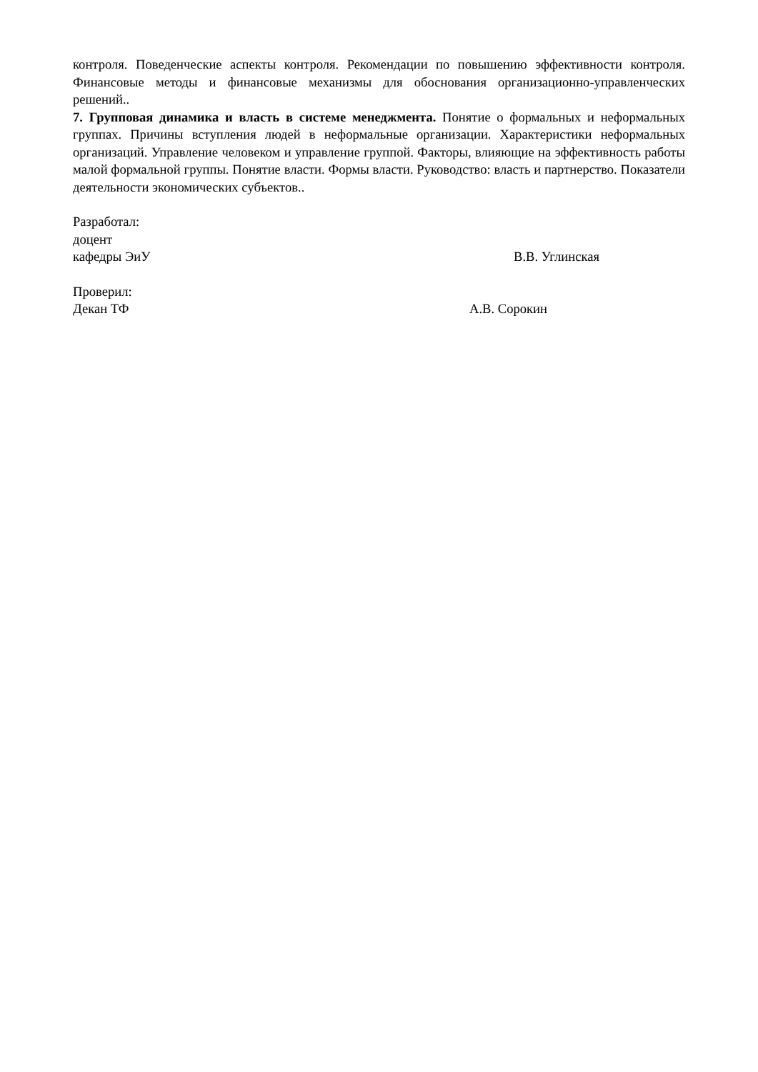контроля. Поведенческие аспекты контроля. Рекомендации по повышению эффективности контроля. Финансовые методы и финансовые механизмы для обоснования организационно-управленческих решений..
7. Групповая динамика и власть в системе менеджмента. Понятие о формальных и неформальных группах. Причины вступления людей в неформальные организации. Характеристики неформальных организаций. Управление человеком и управление группой. Факторы, влияющие на эффективность работы малой формальной группы. Понятие власти. Формы власти. Руководство: власть и партнерство. Показатели деятельности экономических субъектов..
Разработал:
доцент
кафедры ЭиУ В.В. Углинская
Проверил:
Декан ТФ А.В. Сорокин